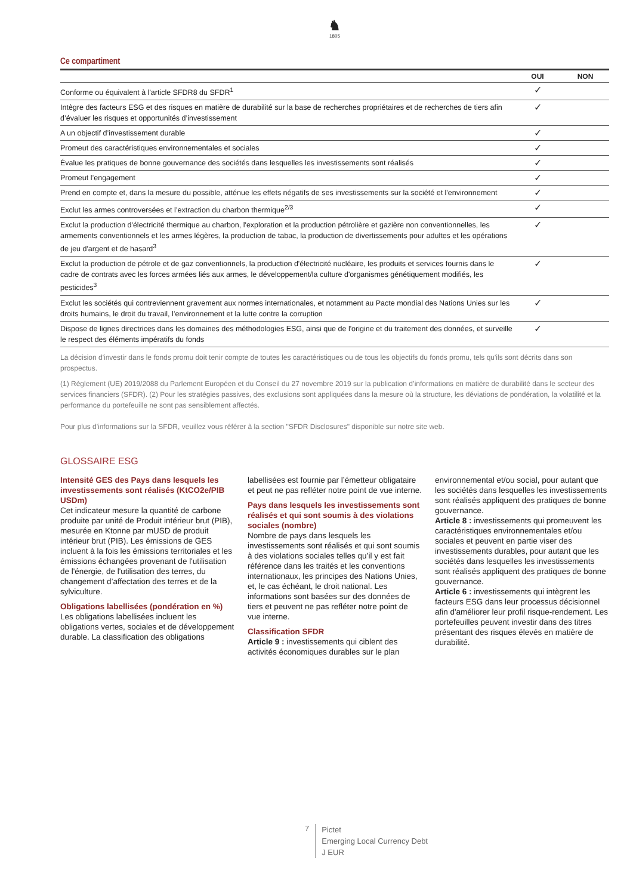♞
1805
Ce compartiment
| | OUI | NON |
| --- | --- | --- |
| Conforme ou équivalent à l'article SFDR8 du SFDR<sup>1</sup> | ✓ | |
| Intègre des facteurs ESG et des risques en matière de durabilité sur la base de recherches propriétaires et de recherches de tiers afin d’évaluer les risques et opportunités d’investissement | ✓ | |
| A un objectif d’investissement durable | ✓ | |
| Promeut des caractéristiques environnementales et sociales | ✓ | |
| Évalue les pratiques de bonne gouvernance des sociétés dans lesquelles les investissements sont réalisés | ✓ | |
| Promeut l’engagement | ✓ | |
| Prend en compte et, dans la mesure du possible, atténue les effets négatifs de ses investissements sur la société et l'environnement | ✓ | |
| Exclut les armes controversées et l’extraction du charbon thermique<sup>2/3</sup> | ✓ | |
| Exclut la production d'électricité thermique au charbon, l'exploration et la production pétrolière et gazière non conventionnelles, les armements conventionnels et les armes légères, la production de tabac, la production de divertissements pour adultes et les opérations de jeu d'argent et de hasard<sup>3</sup> | ✓ | |
| Exclut la production de pétrole et de gaz conventionnels, la production d'électricité nucléaire, les produits et services fournis dans le cadre de contrats avec les forces armées liés aux armes, le développement/la culture d'organismes génétiquement modifiés, les pesticides<sup>3</sup> | ✓ | |
| Exclut les sociétés qui contreviennent gravement aux normes internationales, et notamment au Pacte mondial des Nations Unies sur les droits humains, le droit du travail, l’environnement et la lutte contre la corruption | ✓ | |
| Dispose de lignes directrices dans les domaines des méthodologies ESG, ainsi que de l'origine et du traitement des données, et surveille le respect des éléments impératifs du fonds | ✓ | |
La décision d'investir dans le fonds promu doit tenir compte de toutes les caractéristiques ou de tous les objectifs du fonds promu, tels qu'ils sont décrits dans son prospectus.
(1) Règlement (UE) 2019/2088 du Parlement Européen et du Conseil du 27 novembre 2019 sur la publication d’informations en matière de durabilité dans le secteur des services financiers (SFDR). (2) Pour les stratégies passives, des exclusions sont appliquées dans la mesure où la structure, les déviations de pondération, la volatilité et la performance du portefeuille ne sont pas sensiblement affectés.
Pour plus d'informations sur la SFDR, veuillez vous référer à la section "SFDR Disclosures" disponible sur notre site web.
GLOSSAIRE ESG
Intensité GES des Pays dans lesquels les investissements sont réalisés (KtCO2e/PIB USDm)
Cet indicateur mesure la quantité de carbone produite par unité de Produit intérieur brut (PIB), mesurée en Ktonne par mUSD de produit intérieur brut (PIB). Les émissions de GES incluent à la fois les émissions territoriales et les émissions échangées provenant de l'utilisation de l'énergie, de l'utilisation des terres, du changement d’affectation des terres et de la sylviculture.
Obligations labellisées (pondération en %)
Les obligations labellisées incluent les obligations vertes, sociales et de développement durable. La classification des obligations labellisées est fournie par l’émetteur obligataire et peut ne pas refléter notre point de vue interne.
Pays dans lesquels les investissements sont réalisés et qui sont soumis à des violations sociales (nombre)
Nombre de pays dans lesquels les investissements sont réalisés et qui sont soumis à des violations sociales telles qu’il y est fait référence dans les traités et les conventions internationaux, les principes des Nations Unies, et, le cas échéant, le droit national. Les informations sont basées sur des données de tiers et peuvent ne pas refléter notre point de vue interne.
Classification SFDR
Article 9 : investissements qui ciblent des activités économiques durables sur le plan environnemental et/ou social, pour autant que les sociétés dans lesquelles les investissements sont réalisés appliquent des pratiques de bonne gouvernance.
Article 8 : investissements qui promeuvent les caractéristiques environnementales et/ou sociales et peuvent en partie viser des investissements durables, pour autant que les sociétés dans lesquelles les investissements sont réalisés appliquent des pratiques de bonne gouvernance.
Article 6 : investissements qui intègrent les facteurs ESG dans leur processus décisionnel afin d'améliorer leur profil risque-rendement. Les portefeuilles peuvent investir dans des titres présentant des risques élevés en matière de durabilité.
7
Pictet
Emerging Local Currency Debt
J EUR